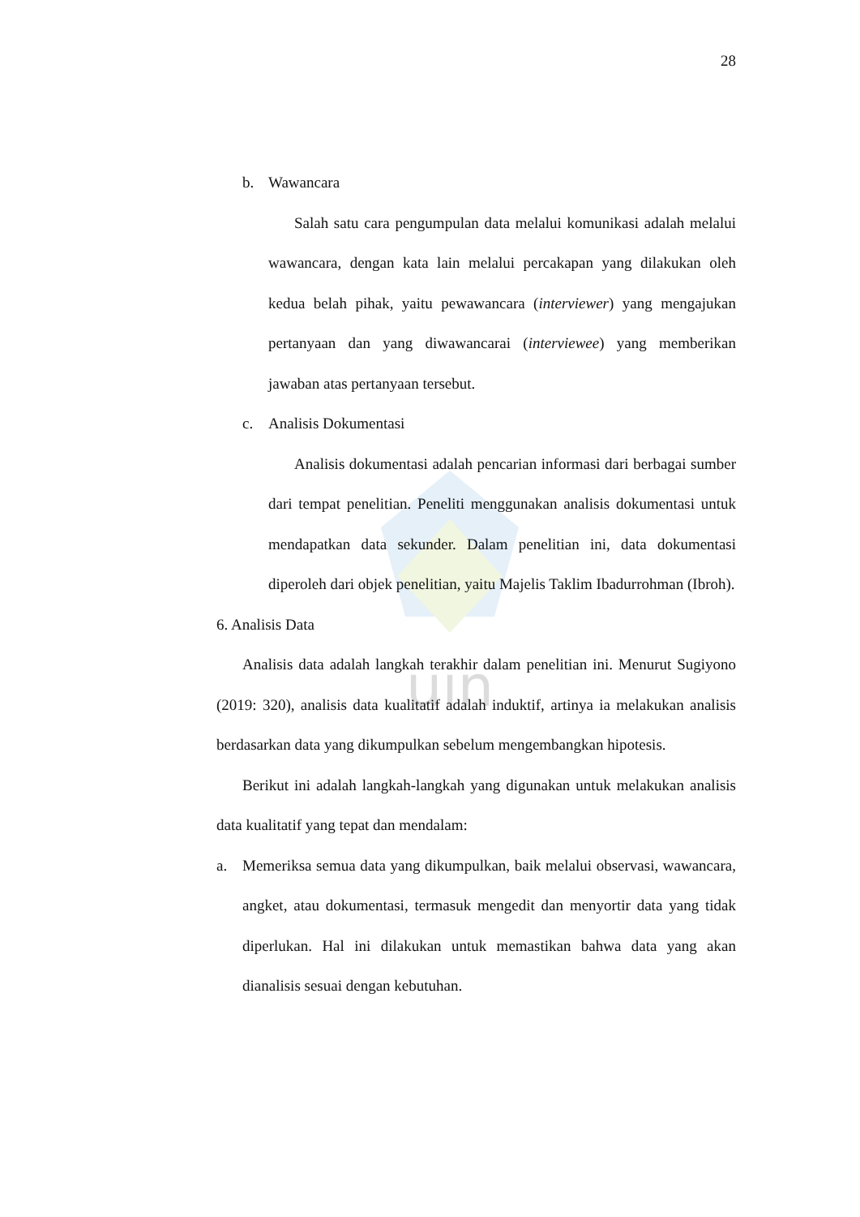uin
28
b. Wawancara
Salah satu cara pengumpulan data melalui komunikasi adalah melalui wawancara, dengan kata lain melalui percakapan yang dilakukan oleh kedua belah pihak, yaitu pewawancara (interviewer) yang mengajukan pertanyaan dan yang diwawancarai (interviewee) yang memberikan jawaban atas pertanyaan tersebut.
c. Analisis Dokumentasi
Analisis dokumentasi adalah pencarian informasi dari berbagai sumber dari tempat penelitian. Peneliti menggunakan analisis dokumentasi untuk mendapatkan data sekunder. Dalam penelitian ini, data dokumentasi diperoleh dari objek penelitian, yaitu Majelis Taklim Ibadurrohman (Ibroh).
6. Analisis Data
Analisis data adalah langkah terakhir dalam penelitian ini. Menurut Sugiyono (2019: 320), analisis data kualitatif adalah induktif, artinya ia melakukan analisis berdasarkan data yang dikumpulkan sebelum mengembangkan hipotesis.
Berikut ini adalah langkah-langkah yang digunakan untuk melakukan analisis data kualitatif yang tepat dan mendalam:
a. Memeriksa semua data yang dikumpulkan, baik melalui observasi, wawancara, angket, atau dokumentasi, termasuk mengedit dan menyortir data yang tidak diperlukan. Hal ini dilakukan untuk memastikan bahwa data yang akan dianalisis sesuai dengan kebutuhan.